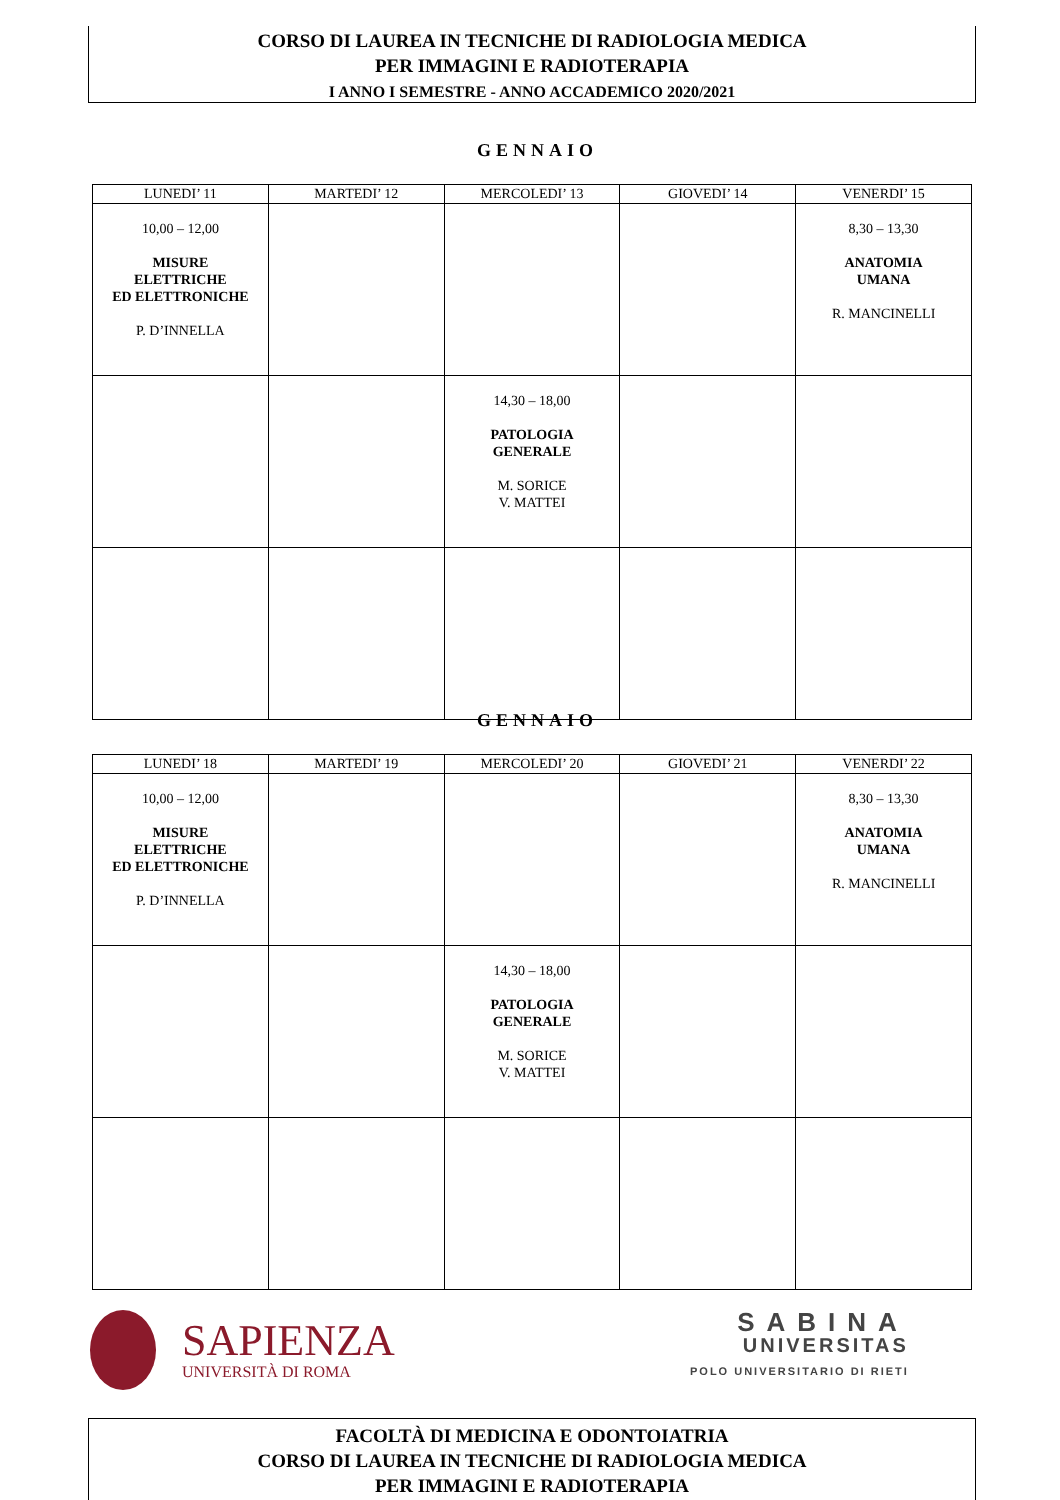CORSO DI LAUREA IN TECNICHE DI RADIOLOGIA MEDICA
PER IMMAGINI E RADIOTERAPIA
I ANNO I SEMESTRE - ANNO ACCADEMICO 2020/2021
GENNAIO
| LUNEDI’ 11 | MARTEDI’ 12 | MERCOLEDI’ 13 | GIOVEDI’ 14 | VENERDI’ 15 |
| --- | --- | --- | --- | --- |
| 10,00 – 12,00 MISURE ELETTRICHE ED ELETTRONICHE P. D’INNELLA | | | | 8,30 – 13,30 ANATOMIA UMANA R. MANCINELLI |
| | | 14,30 – 18,00 PATOLOGIA GENERALE M. SORICE V. MATTEI | | |
GENNAIO
| LUNEDI’ 18 | MARTEDI’ 19 | MERCOLEDI’ 20 | GIOVEDI’ 21 | VENERDI’ 22 |
| --- | --- | --- | --- | --- |
| 10,00 – 12,00 MISURE ELETTRICHE ED ELETTRONICHE P. D’INNELLA | | | | 8,30 – 13,30 ANATOMIA UMANA R. MANCINELLI |
| | | 14,30 – 18,00 PATOLOGIA GENERALE M. SORICE V. MATTEI | | |
SAPIENZA
UNIVERSITÀ DI ROMA
SABINA
UNIVERSITAS
POLO UNIVERSITARIO DI RIETI
FACOLTÀ DI MEDICINA E ODONTOIATRIA
CORSO DI LAUREA IN TECNICHE DI RADIOLOGIA MEDICA
PER IMMAGINI E RADIOTERAPIA